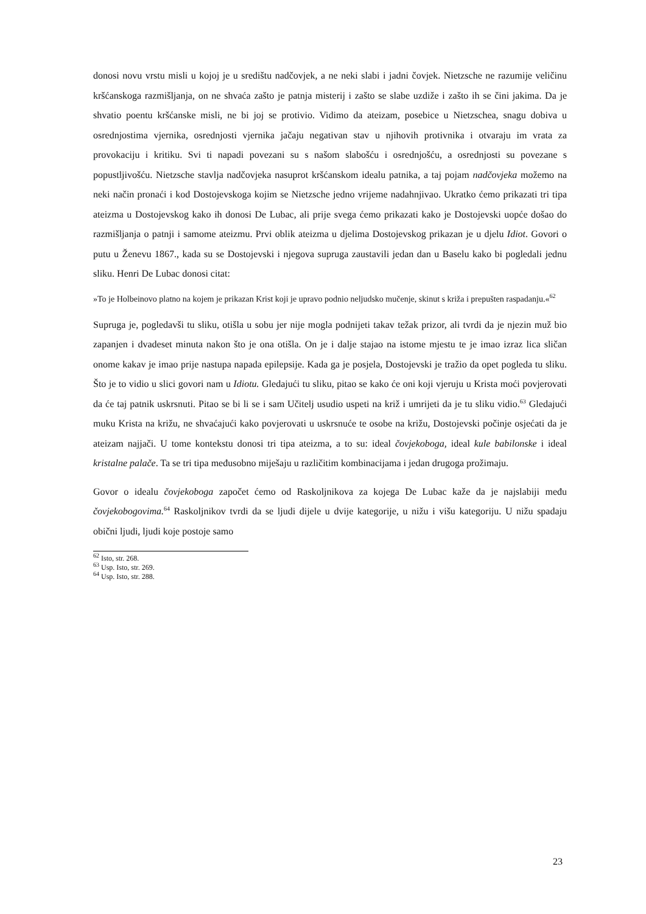donosi novu vrstu misli u kojoj je u središtu nadčovjek, a ne neki slabi i jadni čovjek. Nietzsche ne razumije veličinu kršćanskoga razmišljanja, on ne shvaća zašto je patnja misterij i zašto se slabe uzdiže i zašto ih se čini jakima. Da je shvatio poentu kršćanske misli, ne bi joj se protivio. Vidimo da ateizam, posebice u Nietzschea, snagu dobiva u osrednjostima vjernika, osrednjosti vjernika jačaju negativan stav u njihovih protivnika i otvaraju im vrata za provokaciju i kritiku. Svi ti napadi povezani su s našom slabošću i osrednjošću, a osrednjosti su povezane s popustljivošću. Nietzsche stavlja nadčovjeka nasuprot kršćanskom idealu patnika, a taj pojam nadčovjeka možemo na neki način pronaći i kod Dostojevskoga kojim se Nietzsche jedno vrijeme nadahnjivao. Ukratko ćemo prikazati tri tipa ateizma u Dostojevskog kako ih donosi De Lubac, ali prije svega ćemo prikazati kako je Dostojevski uopće došao do razmišljanja o patnji i samome ateizmu. Prvi oblik ateizma u djelima Dostojevskog prikazan je u djelu Idiot. Govori o putu u Ženevu 1867., kada su se Dostojevski i njegova supruga zaustavili jedan dan u Baselu kako bi pogledali jednu sliku. Henri De Lubac donosi citat:
»To je Holbeinovo platno na kojem je prikazan Krist koji je upravo podnio neljudsko mučenje, skinut s križa i prepušten raspadanju.«<sup>62</sup>
Supruga je, pogledavši tu sliku, otišla u sobu jer nije mogla podnijeti takav težak prizor, ali tvrdi da je njezin muž bio zapanjen i dvadeset minuta nakon što je ona otišla. On je i dalje stajao na istome mjestu te je imao izraz lica sličan onome kakav je imao prije nastupa napada epilepsije. Kada ga je posjela, Dostojevski je tražio da opet pogleda tu sliku. Što je to vidio u slici govori nam u Idiotu. Gledajući tu sliku, pitao se kako će oni koji vjeruju u Krista moći povjerovati da će taj patnik uskrsnuti. Pitao se bi li se i sam Učitelj usudio uspeti na križ i umrijeti da je tu sliku vidio.<sup>63</sup> Gledajući muku Krista na križu, ne shvaćajući kako povjerovati u uskrsnuće te osobe na križu, Dostojevski počinje osjećati da je ateizam najjači. U tome kontekstu donosi tri tipa ateizma, a to su: ideal čovjekoboga, ideal kule babilonske i ideal kristalne palače. Ta se tri tipa međusobno miješaju u različitim kombinacijama i jedan drugoga prožimaju.
Govor o idealu čovjekoboga započet ćemo od Raskoljnikova za kojega De Lubac kaže da je najslabiji među čovjekobogovima.<sup>64</sup> Raskoljnikov tvrdi da se ljudi dijele u dvije kategorije, u nižu i višu kategoriju. U nižu spadaju obični ljudi, ljudi koje postoje samo
<sup>62</sup> Isto, str. 268.
<sup>63</sup> Usp. Isto, str. 269.
<sup>64</sup> Usp. Isto, str. 288.
23